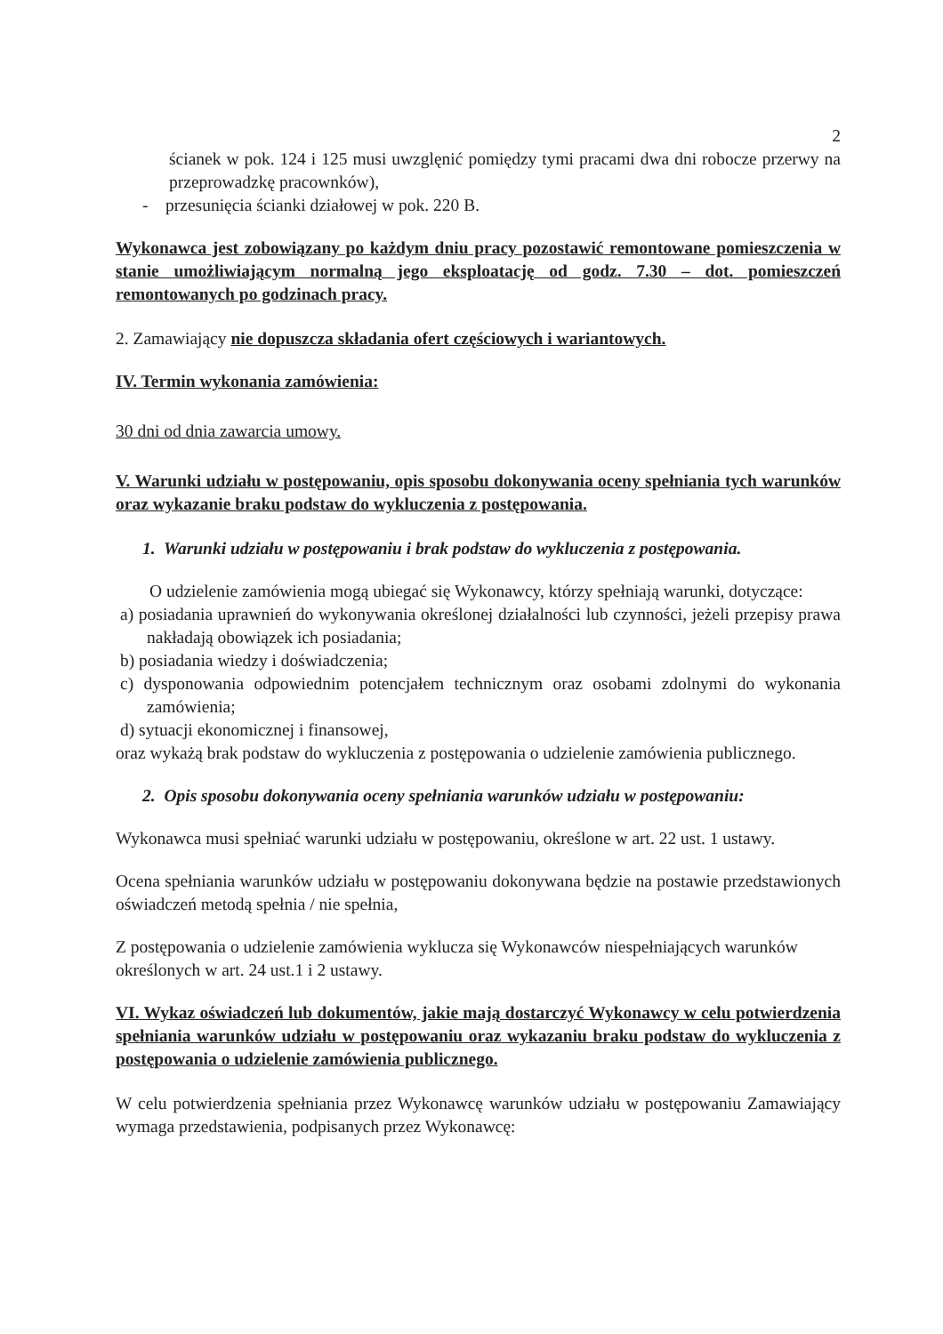2
ścianek w pok. 124 i 125 musi uwzglęnić pomiędzy tymi pracami dwa dni robocze przerwy na przeprowadzkę pracownków),
- przesunięcia ścianki działowej w pok. 220 B.
Wykonawca jest zobowiązany po każdym dniu pracy pozostawić remontowane pomieszczenia w stanie umożliwiającym normalną jego eksploatację od godz. 7.30 – dot. pomieszczeń remontowanych po godzinach pracy.
2. Zamawiający nie dopuszcza składania ofert częściowych i wariantowych.
IV. Termin wykonania zamówienia:
30 dni od dnia zawarcia umowy.
V. Warunki udziału w postępowaniu, opis sposobu dokonywania oceny spełniania tych warunków oraz wykazanie braku podstaw do wykluczenia z postępowania.
1. Warunki udziału w postępowaniu i brak podstaw do wykluczenia z postępowania.
O udzielenie zamówienia mogą ubiegać się Wykonawcy, którzy spełniają warunki, dotyczące:
a) posiadania uprawnień do wykonywania określonej działalności lub czynności, jeżeli przepisy prawa nakładają obowiązek ich posiadania;
b) posiadania wiedzy i doświadczenia;
c) dysponowania odpowiednim potencjałem technicznym oraz osobami zdolnymi do wykonania zamówienia;
d) sytuacji ekonomicznej i finansowej,
oraz wykażą brak podstaw do wykluczenia z postępowania o udzielenie zamówienia publicznego.
2. Opis sposobu dokonywania oceny spełniania warunków udziału w postępowaniu:
Wykonawca musi spełniać warunki udziału w postępowaniu, określone w art. 22 ust. 1 ustawy.
Ocena spełniania warunków udziału w postępowaniu dokonywana będzie na postawie przedstawionych oświadczeń metodą spełnia / nie spełnia,
Z postępowania o udzielenie zamówienia wyklucza się Wykonawców niespełniających warunków określonych w art. 24 ust.1 i 2 ustawy.
VI. Wykaz oświadczeń lub dokumentów, jakie mają dostarczyć Wykonawcy w celu potwierdzenia spełniania warunków udziału w postępowaniu oraz wykazaniu braku podstaw do wykluczenia z postępowania o udzielenie zamówienia publicznego.
W celu potwierdzenia spełniania przez Wykonawcę warunków udziału w postępowaniu Zamawiający wymaga przedstawienia, podpisanych przez Wykonawcę: